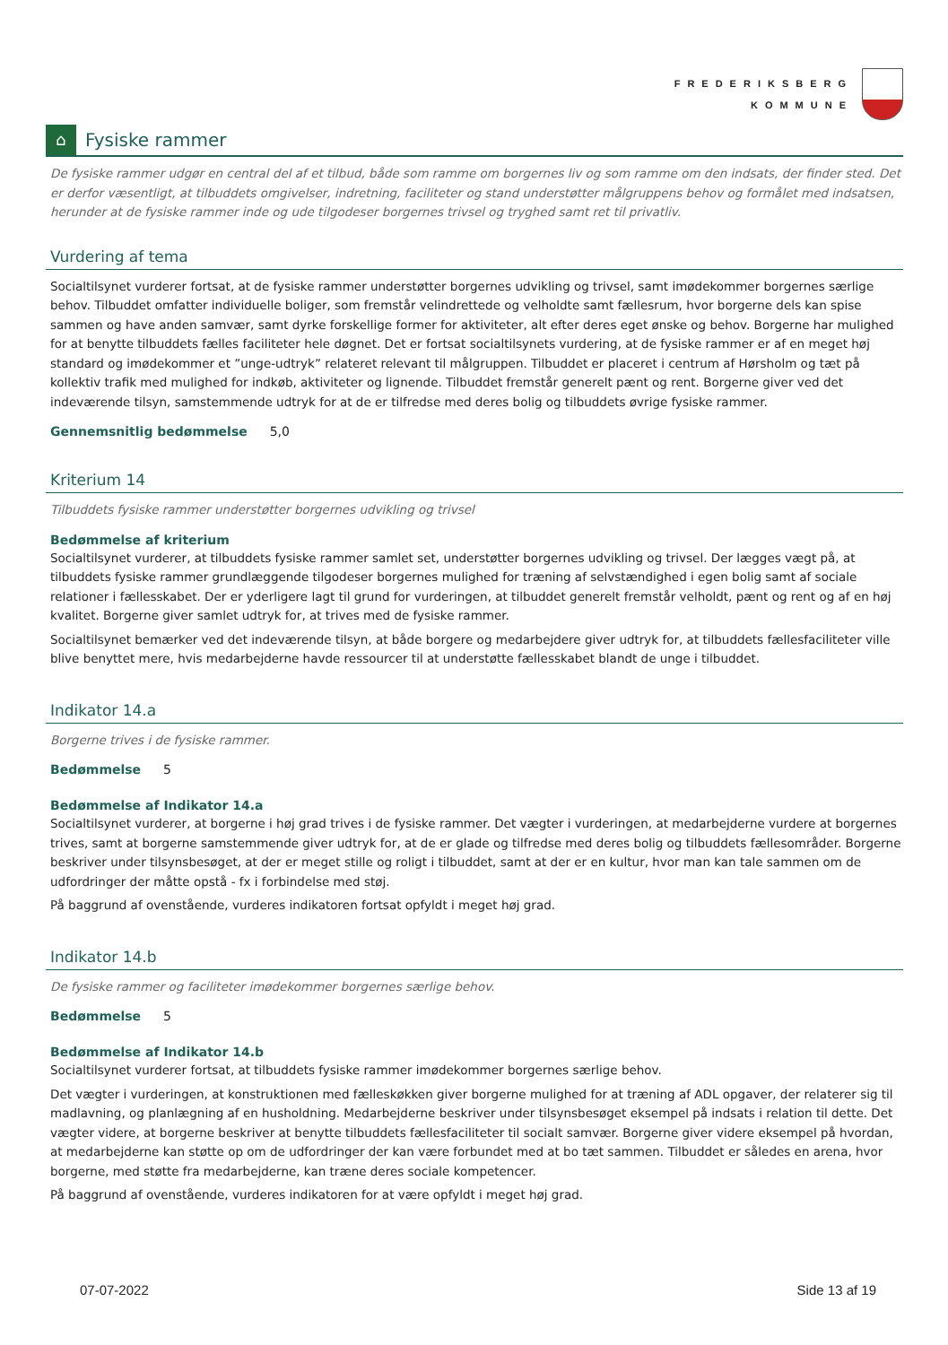FREDERIKSBERG
KOMMUNE
⌂
Fysiske rammer
De fysiske rammer udgør en central del af et tilbud, både som ramme om borgernes liv og som ramme om den indsats, der finder sted. Det er derfor væsentligt, at tilbuddets omgivelser, indretning, faciliteter og stand understøtter målgruppens behov og formålet med indsatsen, herunder at de fysiske rammer inde og ude tilgodeser borgernes trivsel og tryghed samt ret til privatliv.
Vurdering af tema
Socialtilsynet vurderer fortsat, at de fysiske rammer understøtter borgernes udvikling og trivsel, samt imødekommer borgernes særlige behov. Tilbuddet omfatter individuelle boliger, som fremstår velindrettede og velholdte samt fællesrum, hvor borgerne dels kan spise sammen og have anden samvær, samt dyrke forskellige former for aktiviteter, alt efter deres eget ønske og behov. Borgerne har mulighed for at benytte tilbuddets fælles faciliteter hele døgnet. Det er fortsat socialtilsynets vurdering, at de fysiske rammer er af en meget høj standard og imødekommer et ”unge-udtryk” relateret relevant til målgruppen. Tilbuddet er placeret i centrum af Hørsholm og tæt på kollektiv trafik med mulighed for indkøb, aktiviteter og lignende. Tilbuddet fremstår generelt pænt og rent. Borgerne giver ved det indeværende tilsyn, samstemmende udtryk for at de er tilfredse med deres bolig og tilbuddets øvrige fysiske rammer.
Gennemsnitlig bedømmelse 5,0
Kriterium 14
Tilbuddets fysiske rammer understøtter borgernes udvikling og trivsel
Bedømmelse af kriterium
Socialtilsynet vurderer, at tilbuddets fysiske rammer samlet set, understøtter borgernes udvikling og trivsel. Der lægges vægt på, at tilbuddets fysiske rammer grundlæggende tilgodeser borgernes mulighed for træning af selvstændighed i egen bolig samt af sociale relationer i fællesskabet. Der er yderligere lagt til grund for vurderingen, at tilbuddet generelt fremstår velholdt, pænt og rent og af en høj kvalitet. Borgerne giver samlet udtryk for, at trives med de fysiske rammer.
Socialtilsynet bemærker ved det indeværende tilsyn, at både borgere og medarbejdere giver udtryk for, at tilbuddets fællesfaciliteter ville blive benyttet mere, hvis medarbejderne havde ressourcer til at understøtte fællesskabet blandt de unge i tilbuddet.
Indikator 14.a
Borgerne trives i de fysiske rammer.
Bedømmelse 5
Bedømmelse af Indikator 14.a
Socialtilsynet vurderer, at borgerne i høj grad trives i de fysiske rammer. Det vægter i vurderingen, at medarbejderne vurdere at borgernes trives, samt at borgerne samstemmende giver udtryk for, at de er glade og tilfredse med deres bolig og tilbuddets fællesområder. Borgerne beskriver under tilsynsbesøget, at der er meget stille og roligt i tilbuddet, samt at der er en kultur, hvor man kan tale sammen om de udfordringer der måtte opstå - fx i forbindelse med støj.
På baggrund af ovenstående, vurderes indikatoren fortsat opfyldt i meget høj grad.
Indikator 14.b
De fysiske rammer og faciliteter imødekommer borgernes særlige behov.
Bedømmelse 5
Bedømmelse af Indikator 14.b
Socialtilsynet vurderer fortsat, at tilbuddets fysiske rammer imødekommer borgernes særlige behov.
Det vægter i vurderingen, at konstruktionen med fælleskøkken giver borgerne mulighed for at træning af ADL opgaver, der relaterer sig til madlavning, og planlægning af en husholdning. Medarbejderne beskriver under tilsynsbesøget eksempel på indsats i relation til dette. Det vægter videre, at borgerne beskriver at benytte tilbuddets fællesfaciliteter til socialt samvær. Borgerne giver videre eksempel på hvordan, at medarbejderne kan støtte op om de udfordringer der kan være forbundet med at bo tæt sammen. Tilbuddet er således en arena, hvor borgerne, med støtte fra medarbejderne, kan træne deres sociale kompetencer.
På baggrund af ovenstående, vurderes indikatoren for at være opfyldt i meget høj grad.
07-07-2022 Side 13 af 19